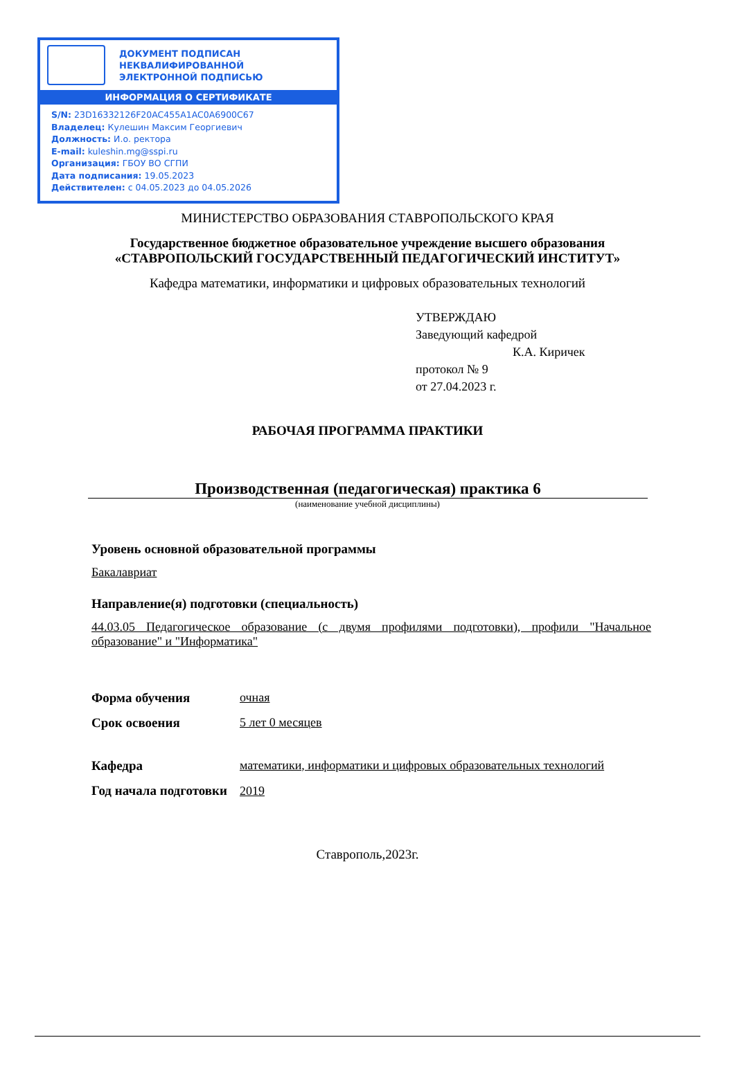ДОКУМЕНТ ПОДПИСАН
НЕКВАЛИФИРОВАННОЙ
ЭЛЕКТРОННОЙ ПОДПИСЬЮ
ИНФОРМАЦИЯ О СЕРТИФИКАТЕ
S/N: 23D16332126F20AC455A1AC0A6900C67
Владелец: Кулешин Максим Георгиевич
Должность: И.о. ректора
E-mail: kuleshin.mg@sspi.ru
Организация: ГБОУ ВО СГПИ
Дата подписания: 19.05.2023
Действителен: с 04.05.2023 до 04.05.2026
МИНИСТЕРСТВО ОБРАЗОВАНИЯ СТАВРОПОЛЬСКОГО КРАЯ
Государственное бюджетное образовательное учреждение высшего образования
«СТАВРОПОЛЬСКИЙ ГОСУДАРСТВЕННЫЙ ПЕДАГОГИЧЕСКИЙ ИНСТИТУТ»
Кафедра математики, информатики и цифровых образовательных технологий
УТВЕРЖДАЮ
Заведующий кафедрой
К.А. Киричек
протокол № 9
от 27.04.2023 г.
РАБОЧАЯ ПРОГРАММА ПРАКТИКИ
Производственная (педагогическая) практика 6
(наименование учебной дисциплины)
Уровень основной образовательной программы
Бакалавриат
Направление(я) подготовки (специальность)
44.03.05 Педагогическое образование (с двумя профилями подготовки), профили "Начальное образование" и "Информатика"
Форма обучения очная
Срок освоения 5 лет 0 месяцев
Кафедра математики, информатики и цифровых образовательных технологий
Год начала подготовки
2019
Ставрополь,2023г.